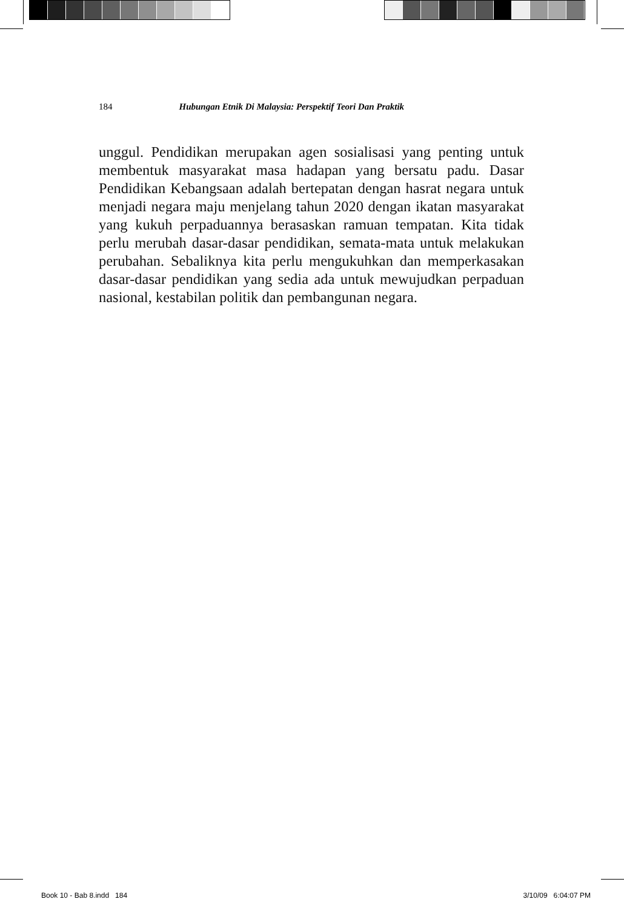184 Hubungan Etnik Di Malaysia: Perspektif Teori Dan Praktik
unggul. Pendidikan merupakan agen sosialisasi yang penting untuk membentuk masyarakat masa hadapan yang bersatu padu. Dasar Pendidikan Kebangsaan adalah bertepatan dengan hasrat negara untuk menjadi negara maju menjelang tahun 2020 dengan ikatan masyarakat yang kukuh perpaduannya berasaskan ramuan tempatan. Kita tidak perlu merubah dasar-dasar pendidikan, semata-mata untuk melakukan perubahan. Sebaliknya kita perlu mengukuhkan dan memperkasakan dasar-dasar pendidikan yang sedia ada untuk mewujudkan perpaduan nasional, kestabilan politik dan pembangunan negara.
Book 10 - Bab 8.indd 184 3/10/09 6:04:07 PM